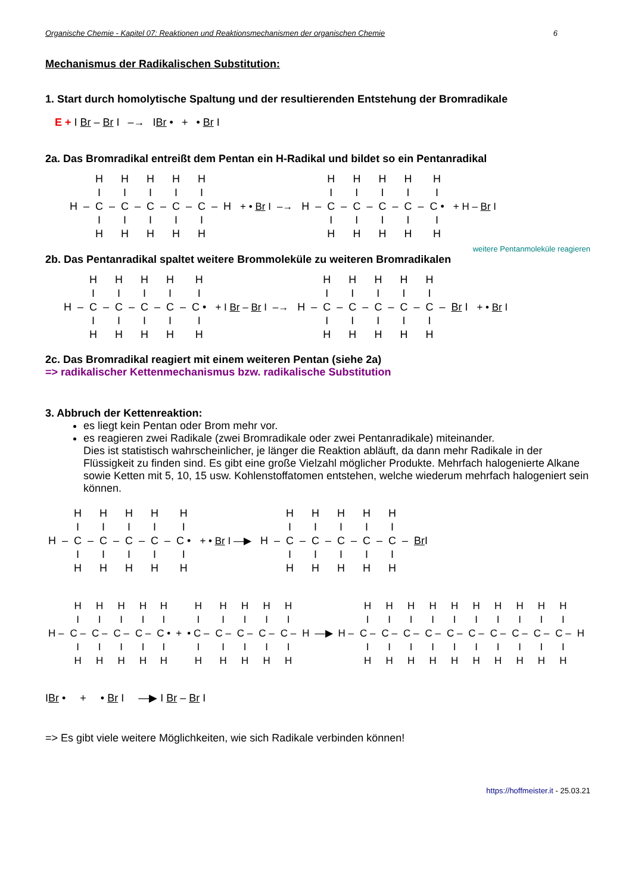Organische Chemie - Kapitel 07: Reaktionen und Reaktionsmechanismen der organischen Chemie 6
Mechanismus der Radikalischen Substitution:
1. Start durch homolytische Spaltung und der resultierenden Entstehung der Bromradikale
E + I Br – Br I –→ IBr • + • Br I
2a. Das Bromradikal entreißt dem Pentan ein H-Radikal und bildet so ein Pentanradikal
| | | H | | H | | H | | H | | H | | |
| | | I | | I | | I | | I | | I | | |
| H | – | C | – | C | – | C | – | C | – | C | – | H |
| | | I | | I | | I | | I | | I | | |
| | | H | | H | | H | | H | | H | | |
+ • Br I –→
| | | H | | H | | H | | H | | H |
| | | I | | I | | I | | I | | I |
| H | – | C | – | C | – | C | – | C | – | C • |
| | | I | | I | | I | | I | | I |
| | | H | | H | | H | | H | | H |
+ H – Br I
weitere Pentanmoleküle reagieren
2b. Das Pentanradikal spaltet weitere Brommoleküle zu weiteren Bromradikalen
| | | H | | H | | H | | H | | H |
| | | I | | I | | I | | I | | I |
| H | – | C | – | C | – | C | – | C | – | C • |
| | | I | | I | | I | | I | | I |
| | | H | | H | | H | | H | | H |
+ I Br – Br I –→
| | | H | | H | | H | | H | | H | | |
| | | I | | I | | I | | I | | I | | |
| H | – | C | – | C | – | C | – | C | – | C | – | Br I |
| | | I | | I | | I | | I | | I | | |
| | | H | | H | | H | | H | | H | | |
+ • Br I
2c. Das Bromradikal reagiert mit einem weiteren Pentan (siehe 2a)
=> radikalischer Kettenmechanismus bzw. radikalische Substitution
3. Abbruch der Kettenreaktion:
es liegt kein Pentan oder Brom mehr vor.
es reagieren zwei Radikale (zwei Bromradikale oder zwei Pentanradikale) miteinander.
Dies ist statistisch wahrscheinlicher, je länger die Reaktion abläuft, da dann mehr Radikale in der Flüssigkeit zu finden sind. Es gibt eine große Vielzahl möglicher Produkte. Mehrfach halogenierte Alkane sowie Ketten mit 5, 10, 15 usw. Kohlenstoffatomen entstehen, welche wiederum mehrfach halogeniert sein können.
| | | H | | H | | H | | H | | H |
| | | I | | I | | I | | I | | I |
| H | – | C | – | C | – | C | – | C | – | C • |
| | | I | | I | | I | | I | | I |
| | | H | | H | | H | | H | | H |
+ • Br I ―▶
| | | H | | H | | H | | H | | H | | |
| | | I | | I | | I | | I | | I | | |
| H | – | C | – | C | – | C | – | C | – | C | – | Br I |
| | | I | | I | | I | | I | | I | | |
| | | H | | H | | H | | H | | H | | |
| | H | H | H | H | H |
| | I | I | I | I | I |
| H – | C – | C – | C – | C – | C • |
| | I | I | I | I | I |
| | H | H | H | H | H |
+
| H | H | H | H | H | |
| I | I | I | I | I | |
| • C – | C – | C – | C – | C – | H |
| I | I | I | I | I | |
| H | H | H | H | H | |
―▶
| | H | H | H | H | H | H | H | H | H | H | |
| | I | I | I | I | I | I | I | I | I | I | |
| H – | C – | C – | C – | C – | C – | C – | C – | C – | C – | C – | H |
| | I | I | I | I | I | I | I | I | I | I | |
| | H | H | H | H | H | H | H | H | H | H | |
IBr • + • Br I ―▶ I Br – Br I
=> Es gibt viele weitere Möglichkeiten, wie sich Radikale verbinden können!
https://hoffmeister.it - 25.03.21